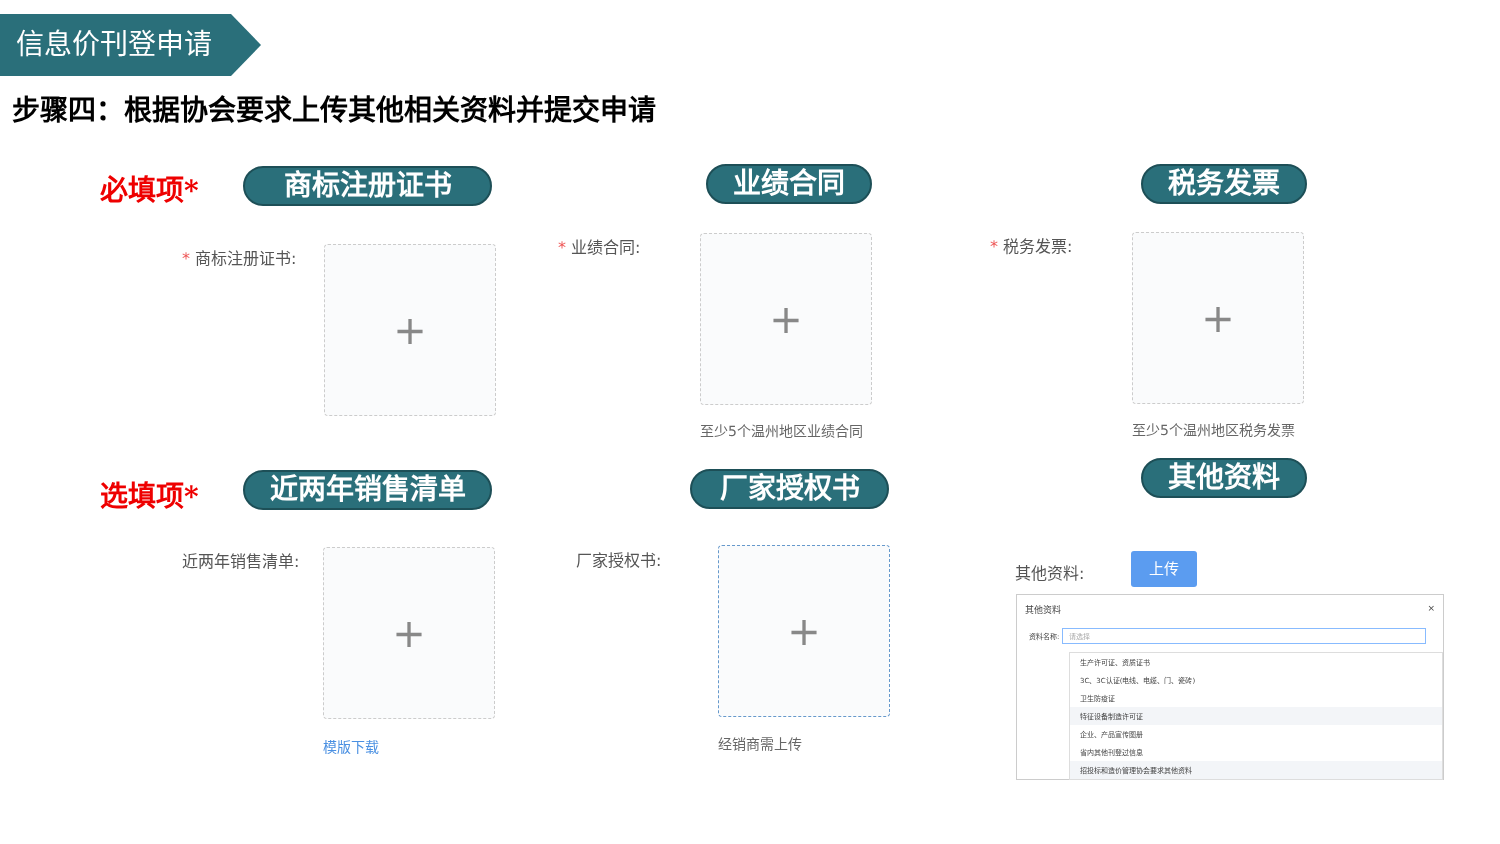信息价刊登申请
步骤四：根据协会要求上传其他相关资料并提交申请
必填项* 商标注册证书 业绩合同 税务发票
* 商标注册证书: +
* 业绩合同: +
至少5个温州地区业绩合同
* 税务发票: +
至少5个温州地区税务发票
选填项* 近两年销售清单 厂家授权书 其他资料
近两年销售清单: +
模版下载
厂家授权书: +
经销商需上传
其他资料:
上传
其他资料 ×
资料名称: 请选择
生产许可证、资质证书
3C、3C认证(电线、电缆、门、瓷砖)
卫生防疫证
特征设备制造许可证
企业、产品宣传图册
省内其他刊登过信息
招投标和造价管理协会要求其他资料